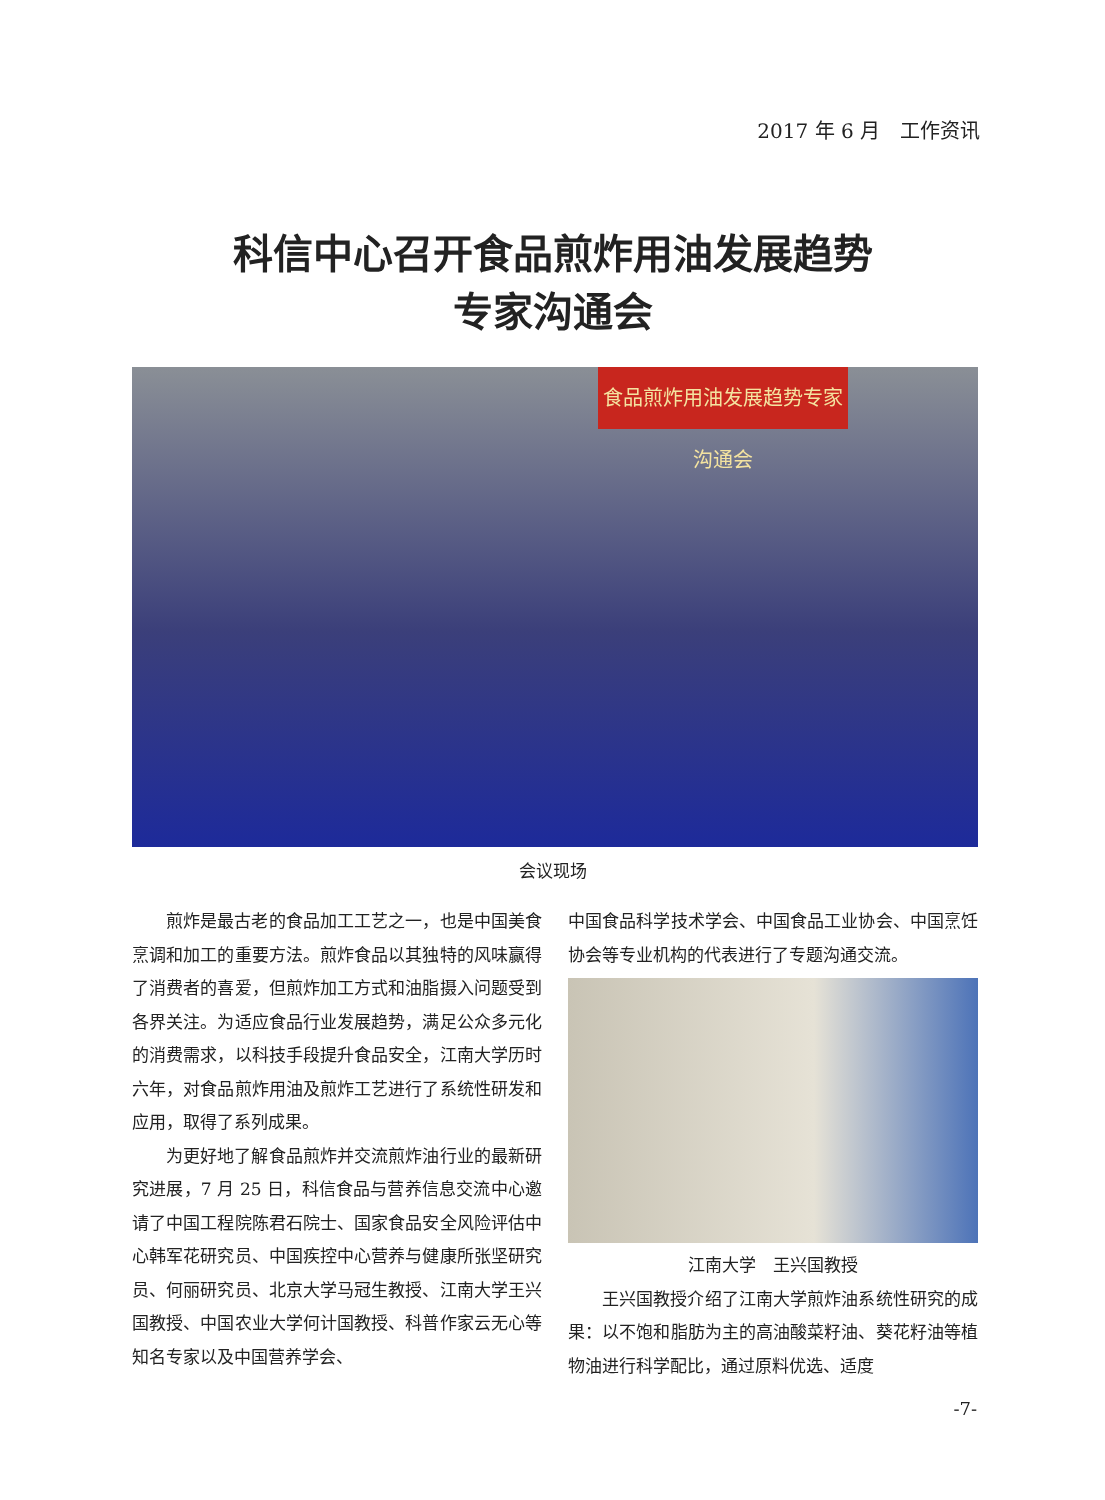2017 年 6 月　工作资讯
科信中心召开食品煎炸用油发展趋势
专家沟通会
食品煎炸用油发展趋势专家沟通会
会议现场
煎炸是最古老的食品加工工艺之一，也是中国美食烹调和加工的重要方法。煎炸食品以其独特的风味赢得了消费者的喜爱，但煎炸加工方式和油脂摄入问题受到各界关注。为适应食品行业发展趋势，满足公众多元化的消费需求，以科技手段提升食品安全，江南大学历时六年，对食品煎炸用油及煎炸工艺进行了系统性研发和应用，取得了系列成果。
为更好地了解食品煎炸并交流煎炸油行业的最新研究进展，7 月 25 日，科信食品与营养信息交流中心邀请了中国工程院陈君石院士、国家食品安全风险评估中心韩军花研究员、中国疾控中心营养与健康所张坚研究员、何丽研究员、北京大学马冠生教授、江南大学王兴国教授、中国农业大学何计国教授、科普作家云无心等知名专家以及中国营养学会、
中国食品科学技术学会、中国食品工业协会、中国烹饪协会等专业机构的代表进行了专题沟通交流。
江南大学　王兴国教授
王兴国教授介绍了江南大学煎炸油系统性研究的成果：以不饱和脂肪为主的高油酸菜籽油、葵花籽油等植物油进行科学配比，通过原料优选、适度
-7-